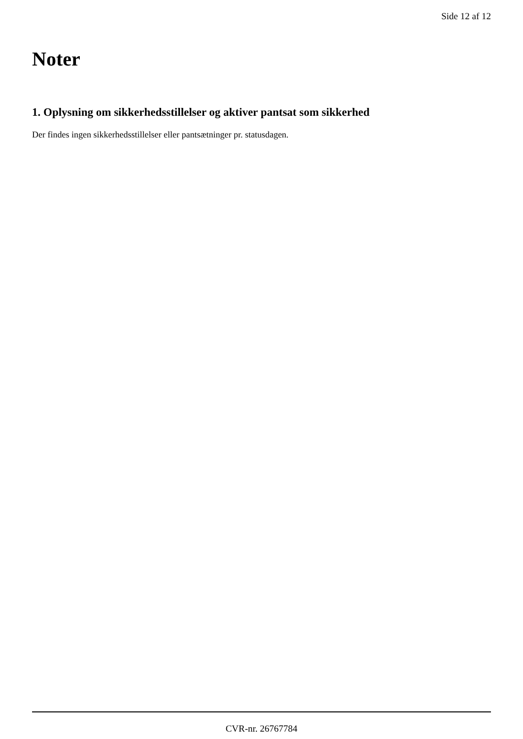Side 12 af 12
Noter
1. Oplysning om sikkerhedsstillelser og aktiver pantsat som sikkerhed
Der findes ingen sikkerhedsstillelser eller pantsætninger pr. statusdagen.
CVR-nr. 26767784